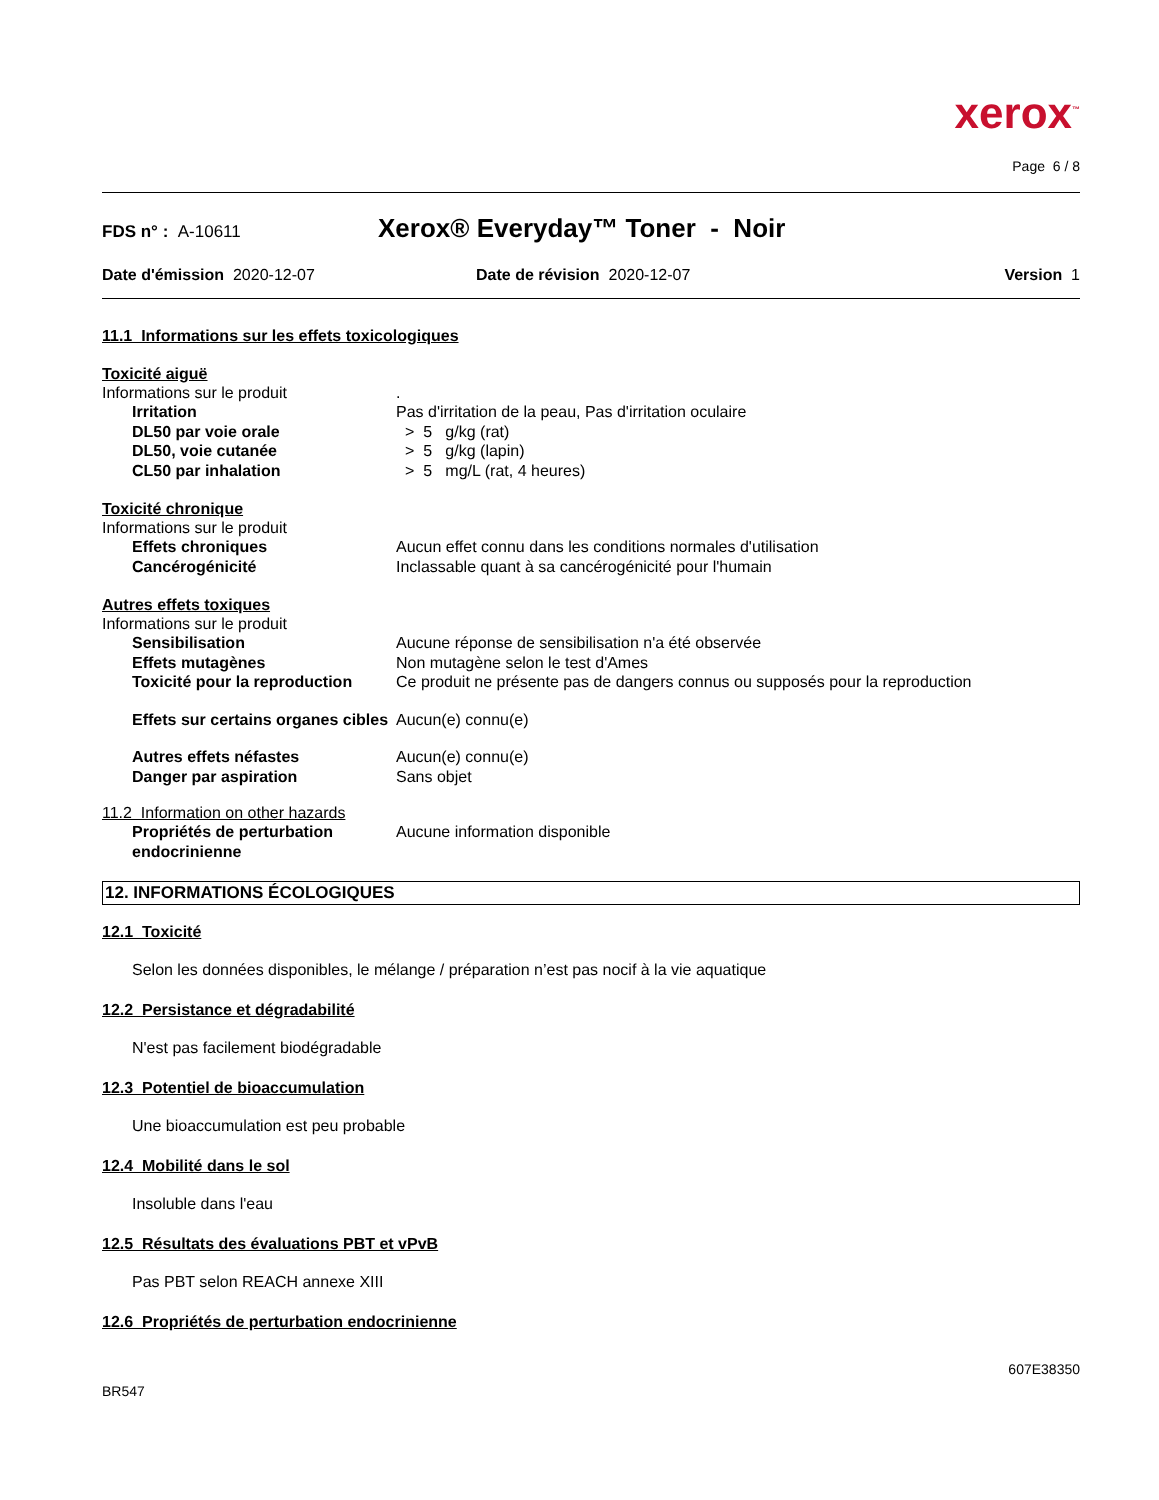xerox<sup>™</sup>
Page 6 / 8
FDS n° : A-10611
Xerox® Everyday™ Toner - Noir
Date d'émission 2020-12-07 Date de révision 2020-12-07 Version 1
11.1 Informations sur les effets toxicologiques
Toxicité aiguë
Informations sur le produit .
Irritation Pas d'irritation de la peau, Pas d'irritation oculaire
DL50 par voie orale > 5 g/kg (rat)
DL50, voie cutanée > 5 g/kg (lapin)
CL50 par inhalation > 5 mg/L (rat, 4 heures)
Toxicité chronique
Informations sur le produit
Effets chroniques Aucun effet connu dans les conditions normales d'utilisation
Cancérogénicité Inclassable quant à sa cancérogénicité pour l'humain
Autres effets toxiques
Informations sur le produit
Sensibilisation Aucune réponse de sensibilisation n'a été observée
Effets mutagènes Non mutagène selon le test d'Ames
Toxicité pour la reproduction
Ce produit ne présente pas de dangers connus ou supposés pour la reproduction
Effets sur certains organes cibles
Aucun(e) connu(e)
Autres effets néfastes Aucun(e) connu(e)
Danger par aspiration Sans objet
11.2 Information on other hazards
Propriétés de perturbation endocrinienne
Aucune information disponible
12. INFORMATIONS ÉCOLOGIQUES
12.1 Toxicité
Selon les données disponibles, le mélange / préparation n’est pas nocif à la vie aquatique
12.2 Persistance et dégradabilité
N'est pas facilement biodégradable
12.3 Potentiel de bioaccumulation
Une bioaccumulation est peu probable
12.4 Mobilité dans le sol
Insoluble dans l'eau
12.5 Résultats des évaluations PBT et vPvB
Pas PBT selon REACH annexe XIII
12.6 Propriétés de perturbation endocrinienne
607E38350
BR547